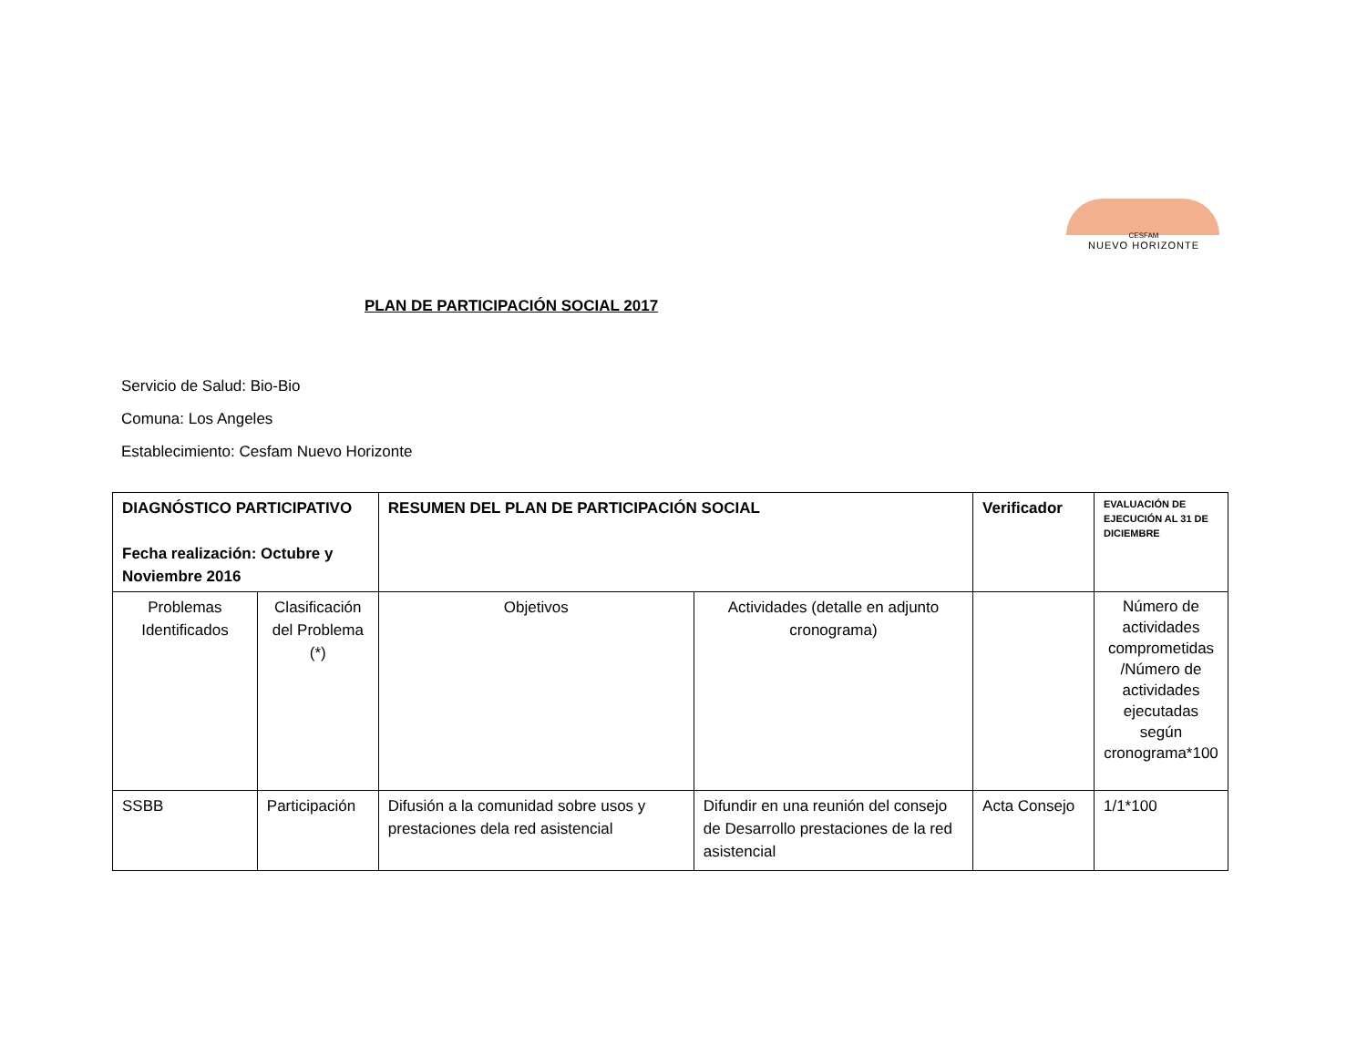CESFAM
NUEVO HORIZONTE
PLAN DE PARTICIPACIÓN SOCIAL 2017
Servicio de Salud: Bio-Bio
Comuna: Los Angeles
Establecimiento: Cesfam Nuevo Horizonte
| DIAGNÓSTICO PARTICIPATIVO Fecha realización: Octubre y Noviembre 2016 | | RESUMEN DEL PLAN DE PARTICIPACIÓN SOCIAL | | Verificador | EVALUACIÓN DE EJECUCIÓN AL 31 DE DICIEMBRE |
| Problemas Identificados | Clasificación del Problema (*) | Objetivos | Actividades (detalle en adjunto cronograma) | | Número de actividades comprometidas /Número de actividades ejecutadas según cronograma*100 |
| SSBB | Participación | Difusión a la comunidad sobre usos y prestaciones dela red asistencial | Difundir en una reunión del consejo de Desarrollo prestaciones de la red asistencial | Acta Consejo | 1/1*100 |